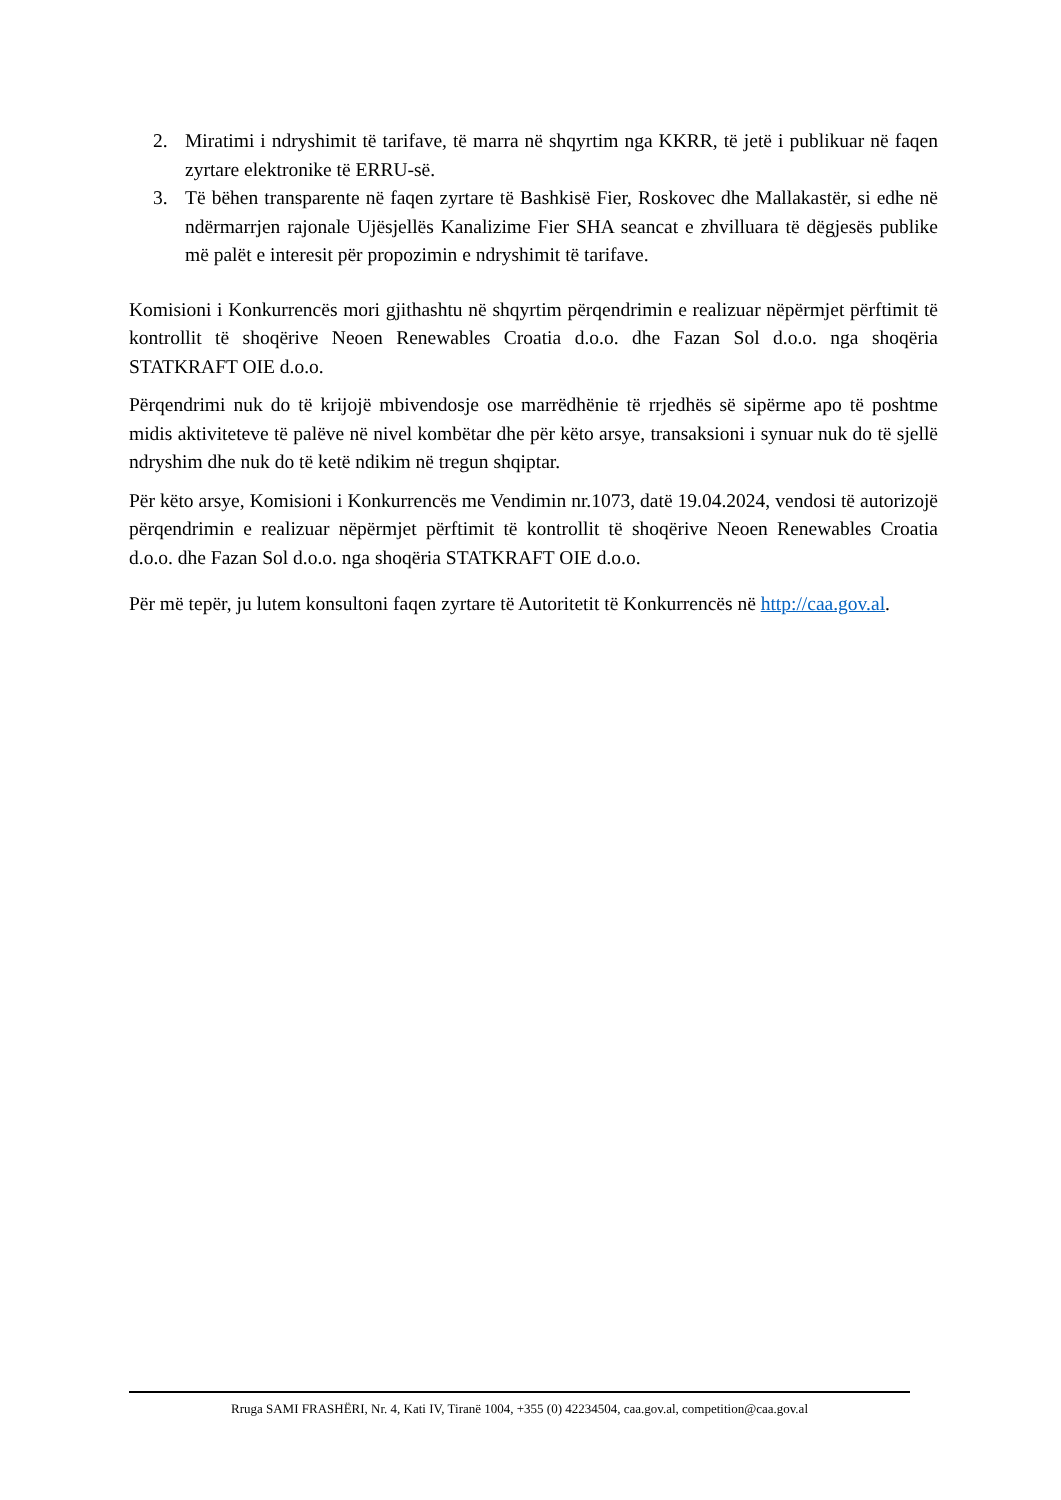2. Miratimi i ndryshimit të tarifave, të marra në shqyrtim nga KKRR, të jetë i publikuar në faqen zyrtare elektronike të ERRU-së.
3. Të bëhen transparente në faqen zyrtare të Bashkisë Fier, Roskovec dhe Mallakastër, si edhe në ndërmarrjen rajonale Ujësjellës Kanalizime Fier SHA seancat e zhvilluara të dëgjesës publike më palët e interesit për propozimin e ndryshimit të tarifave.
Komisioni i Konkurrencës mori gjithashtu në shqyrtim përqendrimin e realizuar nëpërmjet përftimit të kontrollit të shoqërive Neoen Renewables Croatia d.o.o. dhe Fazan Sol d.o.o. nga shoqëria STATKRAFT OIE d.o.o.
Përqendrimi nuk do të krijojë mbivendosje ose marrëdhënie të rrjedhës së sipërme apo të poshtme midis aktiviteteve të palëve në nivel kombëtar dhe për këto arsye, transaksioni i synuar nuk do të sjellë ndryshim dhe nuk do të ketë ndikim në tregun shqiptar.
Për këto arsye, Komisioni i Konkurrencës me Vendimin nr.1073, datë 19.04.2024, vendosi të autorizojë përqendrimin e realizuar nëpërmjet përftimit të kontrollit të shoqërive Neoen Renewables Croatia d.o.o. dhe Fazan Sol d.o.o. nga shoqëria STATKRAFT OIE d.o.o.
Për më tepër, ju lutem konsultoni faqen zyrtare të Autoritetit të Konkurrencës në http://caa.gov.al.
Rruga SAMI FRASHËRI, Nr. 4, Kati IV, Tiranë 1004, +355 (0) 42234504, caa.gov.al, competition@caa.gov.al